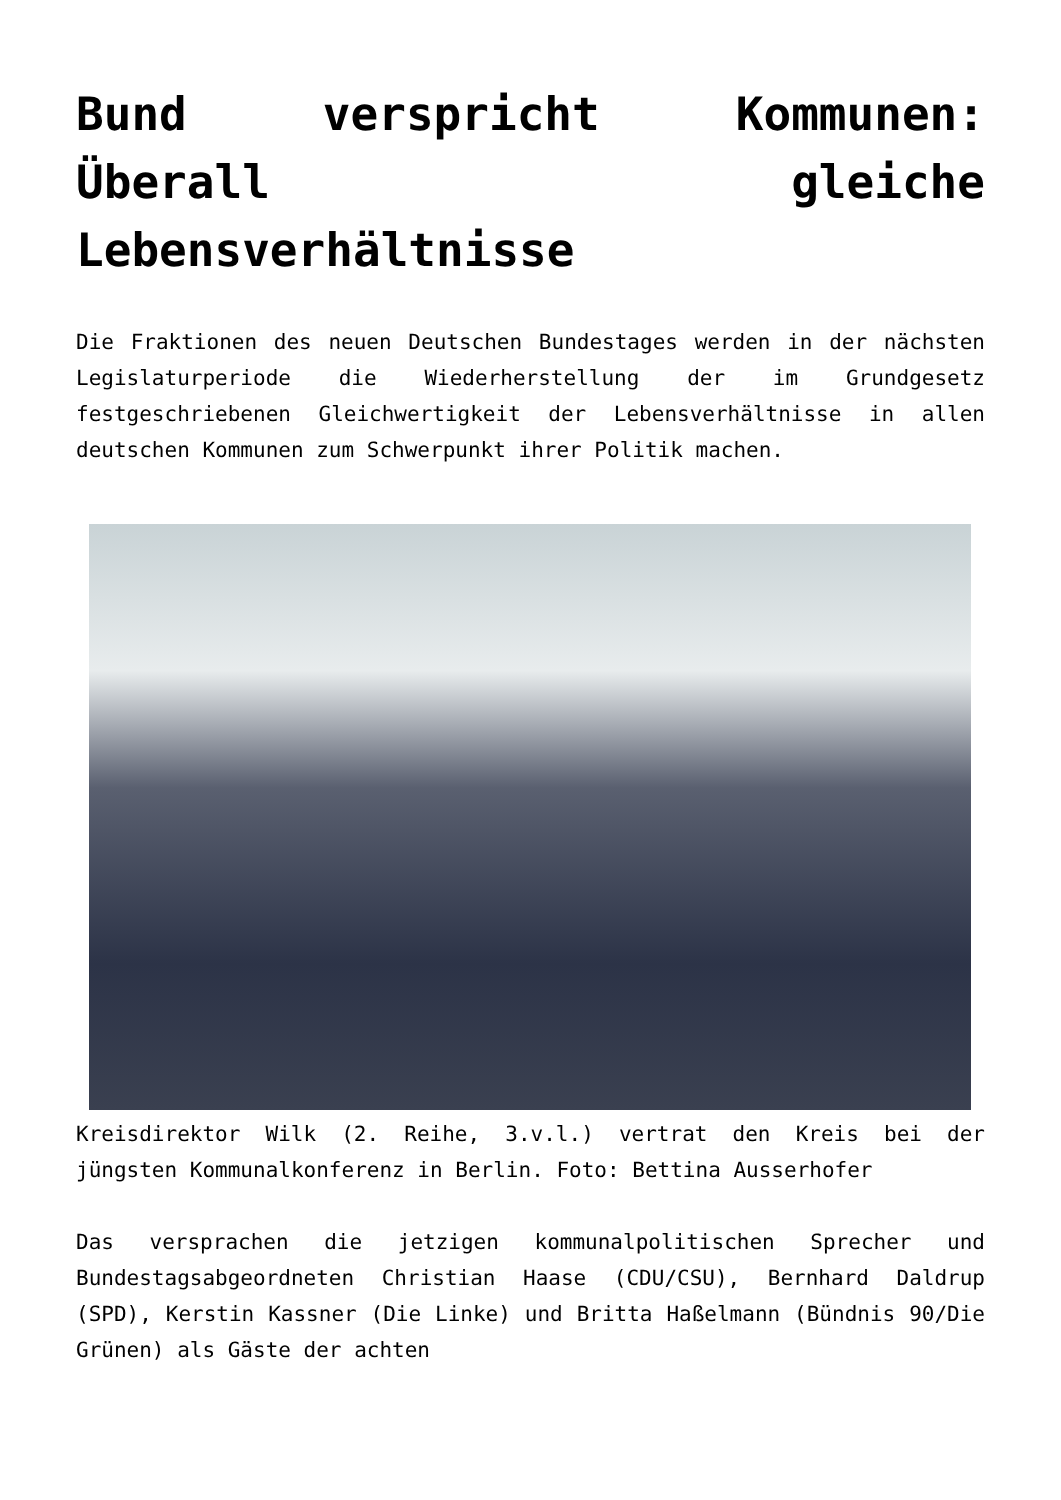Bund verspricht Kommunen: Überall gleiche Lebensverhältnisse
Die Fraktionen des neuen Deutschen Bundestages werden in der nächsten Legislaturperiode die Wiederherstellung der im Grundgesetz festgeschriebenen Gleichwertigkeit der Lebensverhältnisse in allen deutschen Kommunen zum Schwerpunkt ihrer Politik machen.
Kreisdirektor Wilk (2. Reihe, 3.v.l.) vertrat den Kreis bei der jüngsten Kommunalkonferenz in Berlin. Foto: Bettina Ausserhofer
Das versprachen die jetzigen kommunalpolitischen Sprecher und Bundestagsabgeordneten Christian Haase (CDU/CSU), Bernhard Daldrup (SPD), Kerstin Kassner (Die Linke) und Britta Haßelmann (Bündnis 90/Die Grünen) als Gäste der achten